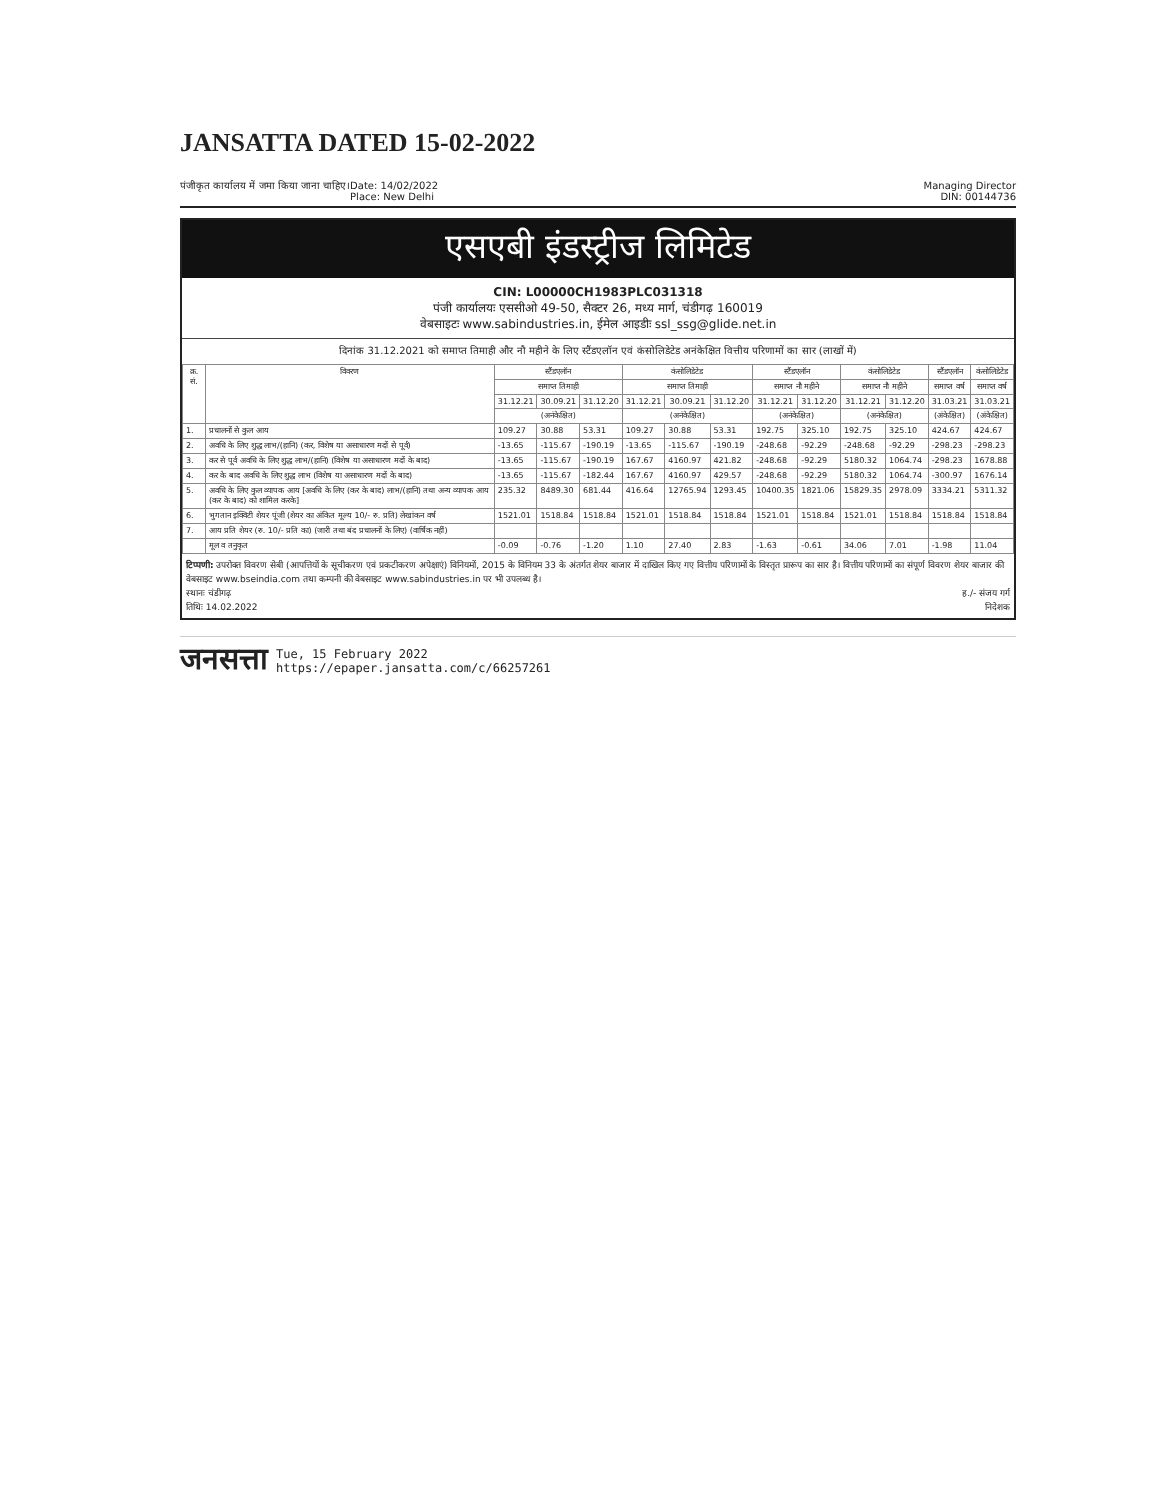JANSATTA DATED 15-02-2022
पंजीकृत कार्यालय में जमा किया जाना चाहिए।
Date: 14/02/2022
Place: New Delhi
Managing Director
DIN: 00144736
एसएबी इंडस्ट्रीज लिमिटेड
CIN: L00000CH1983PLC031318
पंजी कार्यालयः एससीओ 49-50, सैक्टर 26, मध्य मार्ग, चंडीगढ़ 160019
वेबसाइटः www.sabindustries.in, ईमेल आइडीः ssl_ssg@glide.net.in
दिनांक 31.12.2021 को समाप्त तिमाही और नौ महीने के लिए स्टैंडएलॉन एवं कंसोलिडेटेड अनंकेक्षित वित्तीय परिणामों का सार (लाखों में)
| क्र. सं. | विवरण | स्टैंडएलॉन | | | कंसोलिडेटेड | | | स्टैंडएलॉन | | कंसोलिडेटेड | | स्टैंडएलॉन | कंसोलिडेटेड |
| --- | --- | --- | --- | --- | --- | --- | --- | --- | --- | --- | --- | --- | --- |
| | | समाप्त तिमाही | | | समाप्त तिमाही | | | समाप्त नौ महीने | | समाप्त नौ महीने | | समाप्त वर्ष | समाप्त वर्ष |
| | | 31.12.21 | 30.09.21 | 31.12.20 | 31.12.21 | 30.09.21 | 31.12.20 | 31.12.21 | 31.12.20 | 31.12.21 | 31.12.20 | 31.03.21 | 31.03.21 |
| | | (अनंकेक्षित) | | | (अनंकेक्षित) | | | (अनंकेक्षित) | | (अनंकेक्षित) | | (अंकेक्षित) | (अंकेक्षित) |
| 1. | प्रचालनों से कुल आय | 109.27 | 30.88 | 53.31 | 109.27 | 30.88 | 53.31 | 192.75 | 325.10 | 192.75 | 325.10 | 424.67 | 424.67 |
| 2. | अवधि के लिए शुद्ध लाभ/(हानि) (कर, विशेष या असाधारण मदों से पूर्व) | -13.65 | -115.67 | -190.19 | -13.65 | -115.67 | -190.19 | -248.68 | -92.29 | -248.68 | -92.29 | -298.23 | -298.23 |
| 3. | कर से पूर्व अवधि के लिए शुद्ध लाभ/(हानि) (विशेष या असाधारण मदों के बाद) | -13.65 | -115.67 | -190.19 | 167.67 | 4160.97 | 421.82 | -248.68 | -92.29 | 5180.32 | 1064.74 | -298.23 | 1678.88 |
| 4. | कर के बाद अवधि के लिए शुद्ध लाभ (विशेष या असाधारण मदों के बाद) | -13.65 | -115.67 | -182.44 | 167.67 | 4160.97 | 429.57 | -248.68 | -92.29 | 5180.32 | 1064.74 | -300.97 | 1676.14 |
| 5. | अवधि के लिए कुल व्यापक आय [अवधि के लिए (कर के बाद) लाभ/(हानि) तथा अन्य व्यापक आय (कर के बाद) को शामिल करके] | 235.32 | 8489.30 | 681.44 | 416.64 | 12765.94 | 1293.45 | 10400.35 | 1821.06 | 15829.35 | 2978.09 | 3334.21 | 5311.32 |
| 6. | भुगतान इक्विटी शेयर पूंजी (शेयर का अंकित मूल्य 10/- रु. प्रति) लेखांकन वर्ष | 1521.01 | 1518.84 | 1518.84 | 1521.01 | 1518.84 | 1518.84 | 1521.01 | 1518.84 | 1521.01 | 1518.84 | 1518.84 | 1518.84 |
| 7. | आय प्रति शेयर (रु. 10/- प्रति का) (जारी तथा बंद प्रचालनों के लिए) (वार्षिक नहीं) | | | | | | | | | | | | |
| | मूल व तनुकृत | -0.09 | -0.76 | -1.20 | 1.10 | 27.40 | 2.83 | -1.63 | -0.61 | 34.06 | 7.01 | -1.98 | 11.04 |
टिप्पणी: उपरोक्त विवरण सेबी (आपत्तियों के सूचीकरण एवं प्रकटीकरण अपेक्षाएं) विनियमों, 2015 के विनियम 33 के अंतर्गत शेयर बाजार में दाखिल किए गए वित्तीय परिणामों के विस्तृत प्रारूप का सार है। वित्तीय परिणामों का संपूर्ण विवरण शेयर बाजार की वेबसाइट www.bseindia.com तथा कम्पनी की वेबसाइट www.sabindustries.in पर भी उपलब्ध है।
स्थानः चंडीगढ़
तिथिः 14.02.2022
ह./- संजय गर्ग
निदेशक
जनसत्ता Tue, 15 February 2022
https://epaper.jansatta.com/c/66257261